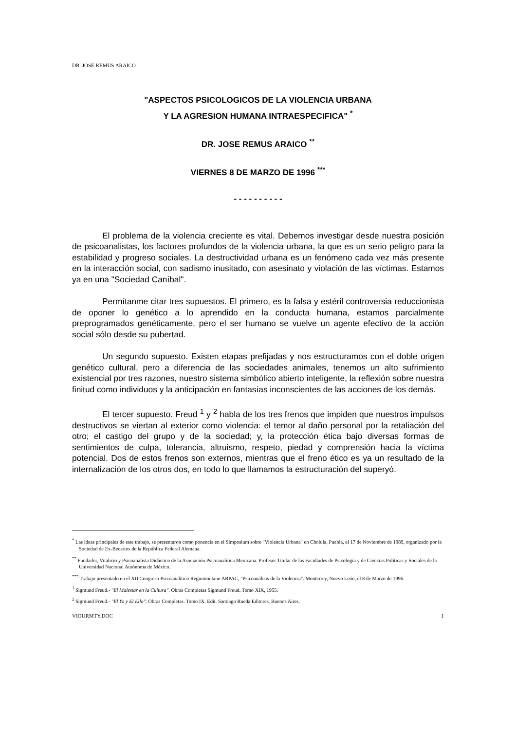DR. JOSE REMUS ARAICO
"ASPECTOS PSICOLOGICOS DE LA VIOLENCIA URBANA
Y LA AGRESION HUMANA INTRAESPECIFICA" <sup>*</sup>
DR. JOSE REMUS ARAICO <sup>**</sup>
VIERNES 8 DE MARZO DE 1996 <sup>***</sup>
- - - - - - - - - -
El problema de la violencia creciente es vital. Debemos investigar desde nuestra posición de psicoanalistas, los factores profundos de la violencia urbana, la que es un serio peligro para la estabilidad y progreso sociales. La destructividad urbana es un fenómeno cada vez más presente en la interacción social, con sadismo inusitado, con asesinato y violación de las víctimas. Estamos ya en una "Sociedad Caníbal".
Permítanme citar tres supuestos. El primero, es la falsa y estéril controversia reduccionista de oponer lo genético a lo aprendido en la conducta humana, estamos parcialmente preprogramados genéticamente, pero el ser humano se vuelve un agente efectivo de la acción social sólo desde su pubertad.
Un segundo supuesto. Existen etapas prefijadas y nos estructuramos con el doble origen genético cultural, pero a diferencia de las sociedades animales, tenemos un alto sufrimiento existencial por tres razones, nuestro sistema simbólico abierto inteligente, la reflexión sobre nuestra finitud como individuos y la anticipación en fantasías inconscientes de las acciones de los demás.
El tercer supuesto. Freud <sup>1</sup> y <sup>2</sup> habla de los tres frenos que impiden que nuestros impulsos destructivos se viertan al exterior como violencia: el temor al daño personal por la retaliación del otro; el castigo del grupo y de la sociedad; y, la protección ética bajo diversas formas de sentimientos de culpa, tolerancia, altruismo, respeto, piedad y comprensión hacia la víctima potencial. Dos de estos frenos son externos, mientras que el freno ético es ya un resultado de la internalización de los otros dos, en todo lo que llamamos la estructuración del superyó.
<sup>*</sup> Las ideas principales de este trabajo, se presentaron como ponencia en el Simposium sobre "Violencia Urbana" en Cholula, Puebla, el 17 de Noviembre de 1989, organizado por la Sociedad de Ex-Becarios de la República Federal Alemana.
<sup>**</sup> Fundador, Vitalicio y Psicoanalista Didáctico de la Asociación Psicoanalítica Mexicana. Profesor Titular de las Facultades de Psicología y de Ciencias Políticas y Sociales de la Universidad Nacional Autónoma de México.
<sup>***</sup> Trabajo presentado en el XII Congreso Psicoanalítico Regiomontano ARPAC, "Psicoanálisis de la Violencia". Monterrey, Nuevo León, el 8 de Marzo de 1996.
<sup>1</sup> Sigmund Freud.- "El Malestar en la Cultura". Obras Completas Sigmund Freud. Tomo XIX, 1955.
<sup>2</sup> Sigmund Freud.- "El Yo y El Ello". Obras Completas. Tomo IX. Edit. Santiago Rueda Editores. Buenos Aires.
VIOURMTY.DOC 1